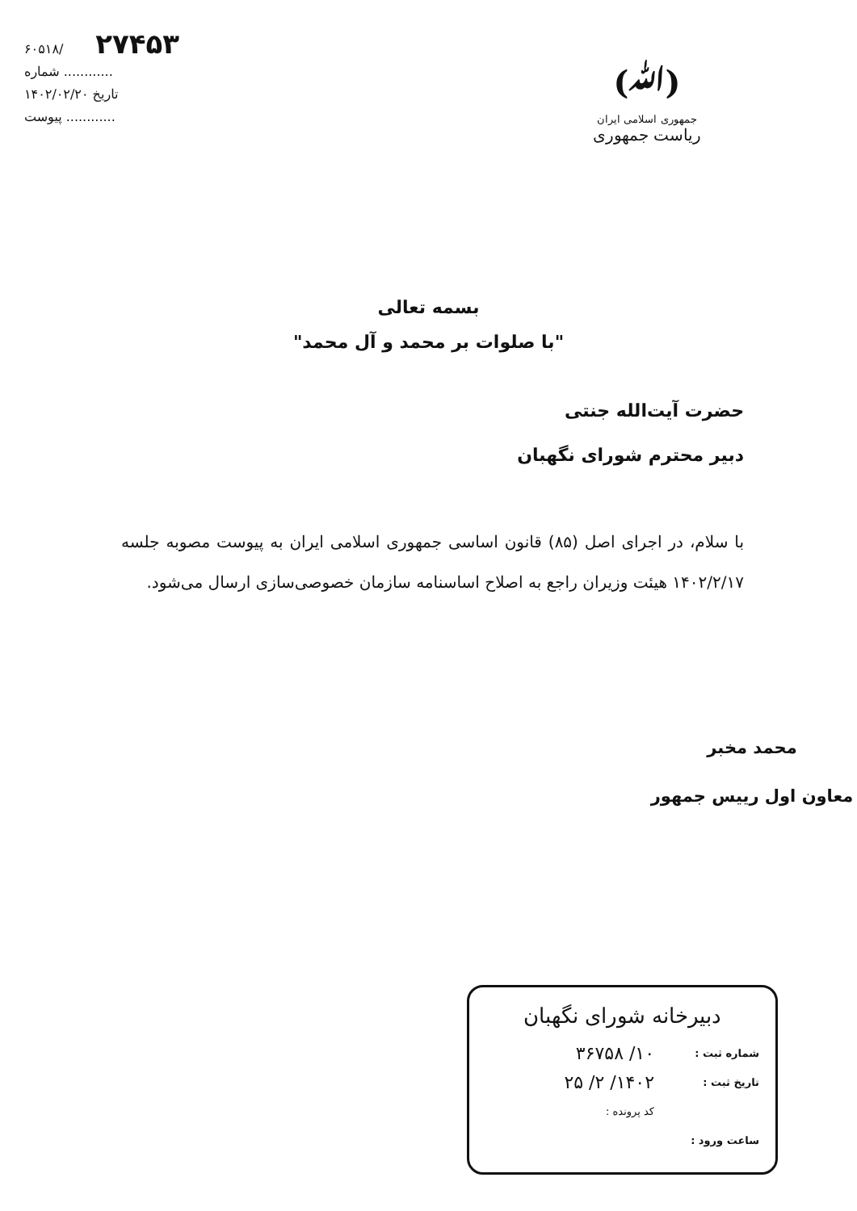(ﷲ)
جمهوری اسلامی ایران
ریاست جمهوری
۶۰۵۱۸/ ۲۷۴۵۳
شماره ............
تاریخ ۱۴۰۲/۰۲/۲۰
پیوست ............
بسمه تعالی
"با صلوات بر محمد و آل محمد"
حضرت آیت‌الله جنتی
دبیر محترم شورای نگهبان
با سلام، در اجرای اصل (۸۵) قانون اساسی جمهوری اسلامی ایران به پیوست مصوبه جلسه ۱۴۰۲/۲/۱۷ هیئت وزیران راجع به اصلاح اساسنامه سازمان خصوصی‌سازی ارسال می‌شود.
محمد مخبر
معاون اول رییس جمهور
دبیرخانه شورای نگهبان
شماره ثبت : ۱۰/ ۳۶۷۵۸
تاریخ ثبت : ۱۴۰۲/ ۲/ ۲۵
کد پرونده :
ساعت ورود :